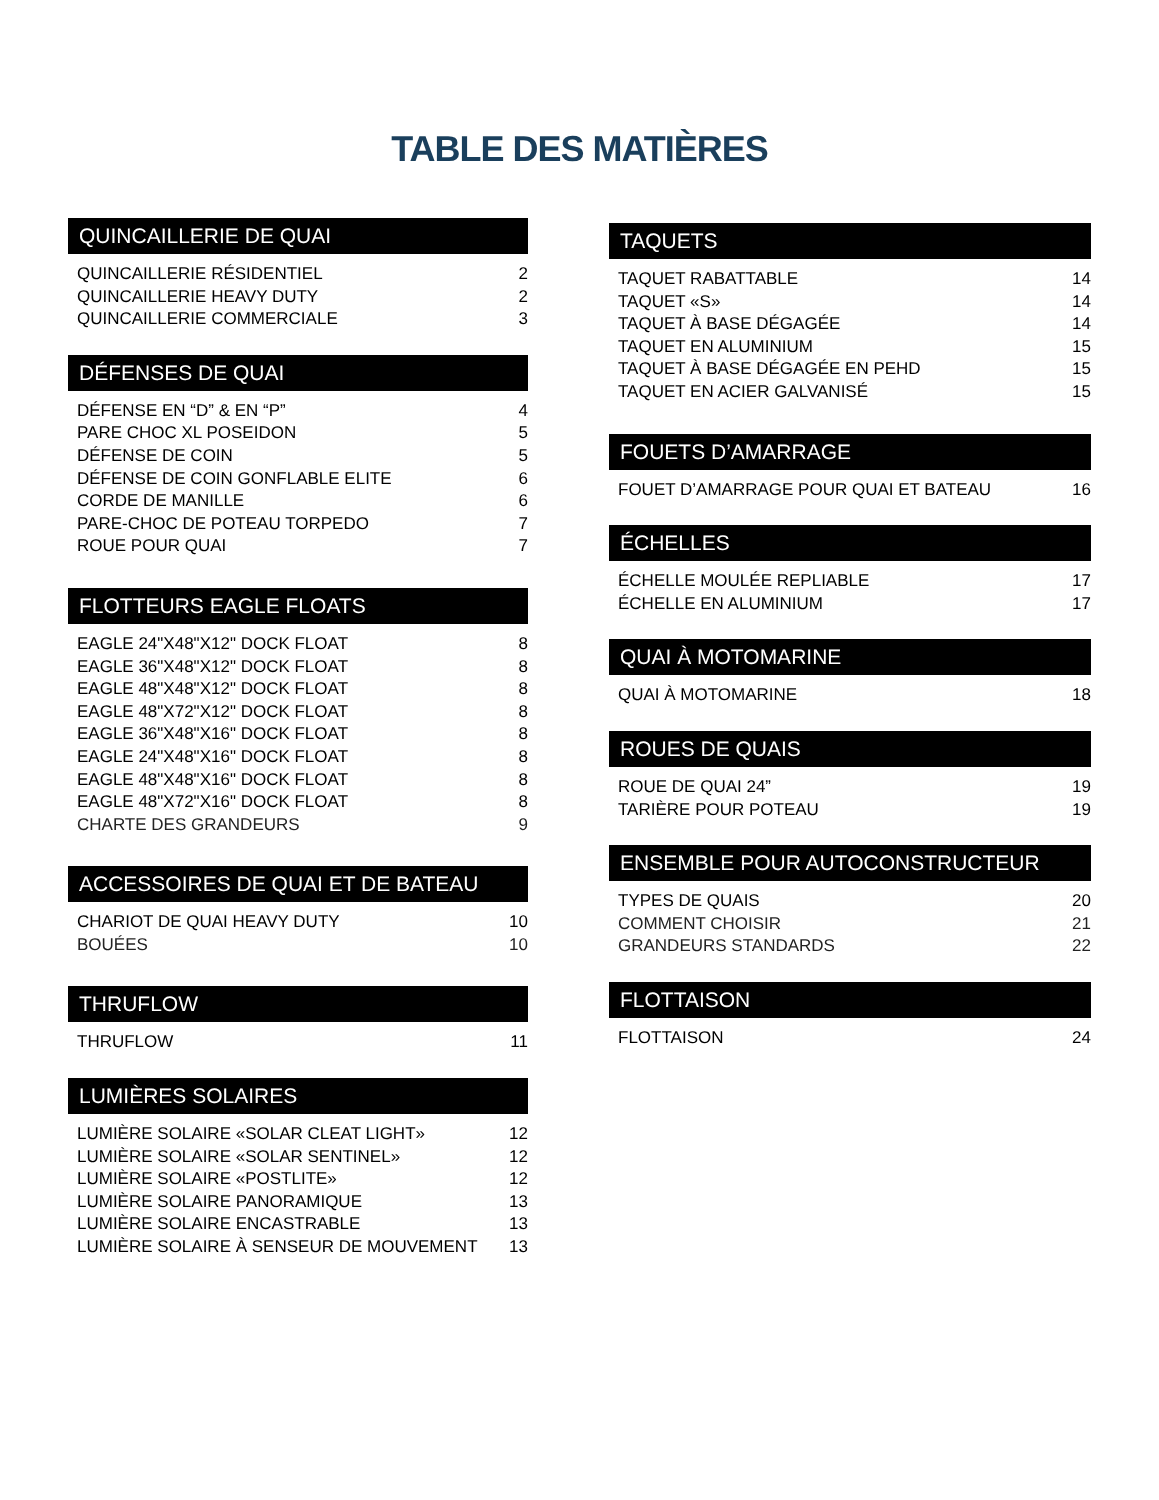TABLE DES MATIÈRES
QUINCAILLERIE DE QUAI
QUINCAILLERIE RÉSIDENTIEL 2
QUINCAILLERIE HEAVY DUTY 2
QUINCAILLERIE COMMERCIALE 3
DÉFENSES DE QUAI
DÉFENSE EN “D” & EN “P” 4
PARE CHOC XL POSEIDON 5
DÉFENSE DE COIN 5
DÉFENSE DE COIN GONFLABLE ELITE 6
CORDE DE MANILLE 6
PARE-CHOC DE POTEAU TORPEDO 7
ROUE POUR QUAI 7
FLOTTEURS EAGLE FLOATS
EAGLE 24"X48"X12" DOCK FLOAT 8
EAGLE 36"X48"X12" DOCK FLOAT 8
EAGLE 48"X48"X12" DOCK FLOAT 8
EAGLE 48"X72"X12" DOCK FLOAT 8
EAGLE 36"X48"X16" DOCK FLOAT 8
EAGLE 24"X48"X16" DOCK FLOAT 8
EAGLE 48"X48"X16" DOCK FLOAT 8
EAGLE 48"X72"X16" DOCK FLOAT 8
CHARTE DES GRANDEURS 9
ACCESSOIRES DE QUAI ET DE BATEAU
CHARIOT DE QUAI HEAVY DUTY 10
BOUÉES 10
THRUFLOW
THRUFLOW 11
LUMIÈRES SOLAIRES
LUMIÈRE SOLAIRE «SOLAR CLEAT LIGHT» 12
LUMIÈRE SOLAIRE «SOLAR SENTINEL» 12
LUMIÈRE SOLAIRE «POSTLITE» 12
LUMIÈRE SOLAIRE PANORAMIQUE 13
LUMIÈRE SOLAIRE ENCASTRABLE 13
LUMIÈRE SOLAIRE À SENSEUR DE MOUVEMENT 13
TAQUETS
TAQUET RABATTABLE 14
TAQUET «S» 14
TAQUET À BASE DÉGAGÉE 14
TAQUET EN ALUMINIUM 15
TAQUET À BASE DÉGAGÉE EN PEHD 15
TAQUET EN ACIER GALVANISÉ 15
FOUETS D’AMARRAGE
FOUET D’AMARRAGE POUR QUAI ET BATEAU 16
ÉCHELLES
ÉCHELLE MOULÉE REPLIABLE 17
ÉCHELLE EN ALUMINIUM 17
QUAI À MOTOMARINE
QUAI À MOTOMARINE 18
ROUES DE QUAIS
ROUE DE QUAI 24” 19
TARIÈRE POUR POTEAU 19
ENSEMBLE POUR AUTOCONSTRUCTEUR
TYPES DE QUAIS 20
COMMENT CHOISIR 21
GRANDEURS STANDARDS 22
FLOTTAISON
FLOTTAISON 24